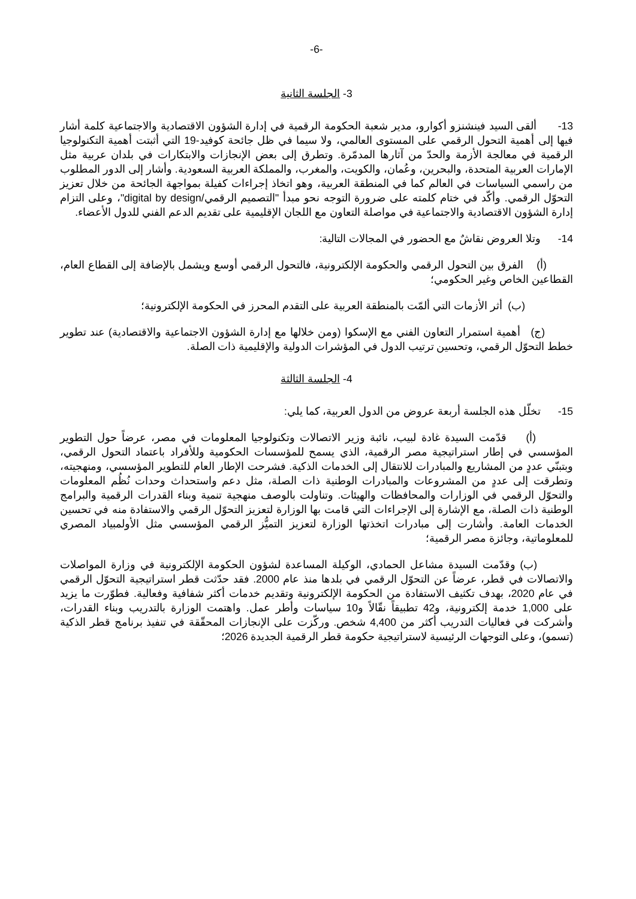-6-
3- الجلسة الثانية
13- ألقى السيد فينشنزو أكوارو، مدير شعبة الحكومة الرقمية في إدارة الشؤون الاقتصادية والاجتماعية كلمة أشار فيها إلى أهمية التحول الرقمي على المستوى العالمي، ولا سيما في ظل جائحة كوفيد-19 التي أثبتت أهمية التكنولوجيا الرقمية في معالجة الأزمة والحدّ من آثارها المدمّرة. وتطرق إلى بعض الإنجازات والابتكارات في بلدان عربية مثل الإمارات العربية المتحدة، والبحرين، وعُمان، والكويت، والمغرب، والمملكة العربية السعودية. وأشار إلى الدور المطلوب من راسمي السياسات في العالم كما في المنطقة العربية، وهو اتخاذ إجراءات كفيلة بمواجهة الجائحة من خلال تعزيز التحوّل الرقمي. وأكّد في ختام كلمته على ضرورة التوجه نحو مبدأ "التصميم الرقمي/digital by design"، وعلى التزام إدارة الشؤون الاقتصادية والاجتماعية في مواصلة التعاون مع اللجان الإقليمية على تقديم الدعم الفني للدول الأعضاء.
14- وتلا العروض نقاشٌ مع الحضور في المجالات التالية:
(أ) الفرق بين التحول الرقمي والحكومة الإلكترونية، فالتحول الرقمي أوسع ويشمل بالإضافة إلى القطاع العام، القطاعين الخاص وغير الحكومي؛
(ب) أثر الأزمات التي ألمّت بالمنطقة العربية على التقدم المحرز في الحكومة الإلكترونية؛
(ج) أهمية استمرار التعاون الفني مع الإسكوا (ومن خلالها مع إدارة الشؤون الاجتماعية والاقتصادية) عند تطوير خطط التحوّل الرقمي، وتحسين ترتيب الدول في المؤشرات الدولية والإقليمية ذات الصلة.
4- الجلسة الثالثة
15- تخلّل هذه الجلسة أربعة عروض من الدول العربية، كما يلي:
(أ) قدّمت السيدة غادة لبيب، نائبة وزير الاتصالات وتكنولوجيا المعلومات في مصر، عرضاً حول التطوير المؤسسي في إطار استراتيجية مصر الرقمية، الذي يسمح للمؤسسات الحكومية وللأفراد باعتماد التحول الرقمي، وبتبنّي عددٍ من المشاريع والمبادرات للانتقال إلى الخدمات الذكية. فشرحت الإطار العام للتطوير المؤسسي، ومنهجيته، وتطرقت إلى عددٍ من المشروعات والمبادرات الوطنية ذات الصلة، مثل دعم واستحداث وحدات نُظُم المعلومات والتحوّل الرقمي في الوزارات والمحافظات والهيئات. وتناولت بالوصف منهجية تنمية وبناء القدرات الرقمية والبرامج الوطنية ذات الصلة، مع الإشارة إلى الإجراءات التي قامت بها الوزارة لتعزيز التحوّل الرقمي والاستفادة منه في تحسين الخدمات العامة. وأشارت إلى مبادرات اتخذتها الوزارة لتعزيز التميُّز الرقمي المؤسسي مثل الأولمبياد المصري للمعلوماتية، وجائزة مصر الرقمية؛
(ب) وقدّمت السيدة مشاعل الحمادي، الوكيلة المساعدة لشؤون الحكومة الإلكترونية في وزارة المواصلات والاتصالات في قطر، عرضاً عن التحوّل الرقمي في بلدها منذ عام 2000. فقد حدّثت قطر استراتيجية التحوّل الرقمي في عام 2020، بهدف تكثيف الاستفادة من الحكومة الإلكترونية وتقديم خدمات أكثر شفافية وفعالية. فطوّرت ما يزيد على 1,000 خدمة إلكترونية، و42 تطبيقاً نقّالاً و10 سياسات وأطر عمل. واهتمت الوزارة بالتدريب وبناء القدرات، وأشركت في فعاليات التدريب أكثر من 4,400 شخص. وركّزت على الإنجازات المحقّقة في تنفيذ برنامج قطر الذكية (تسمو)، وعلى التوجهات الرئيسية لاستراتيجية حكومة قطر الرقمية الجديدة 2026؛